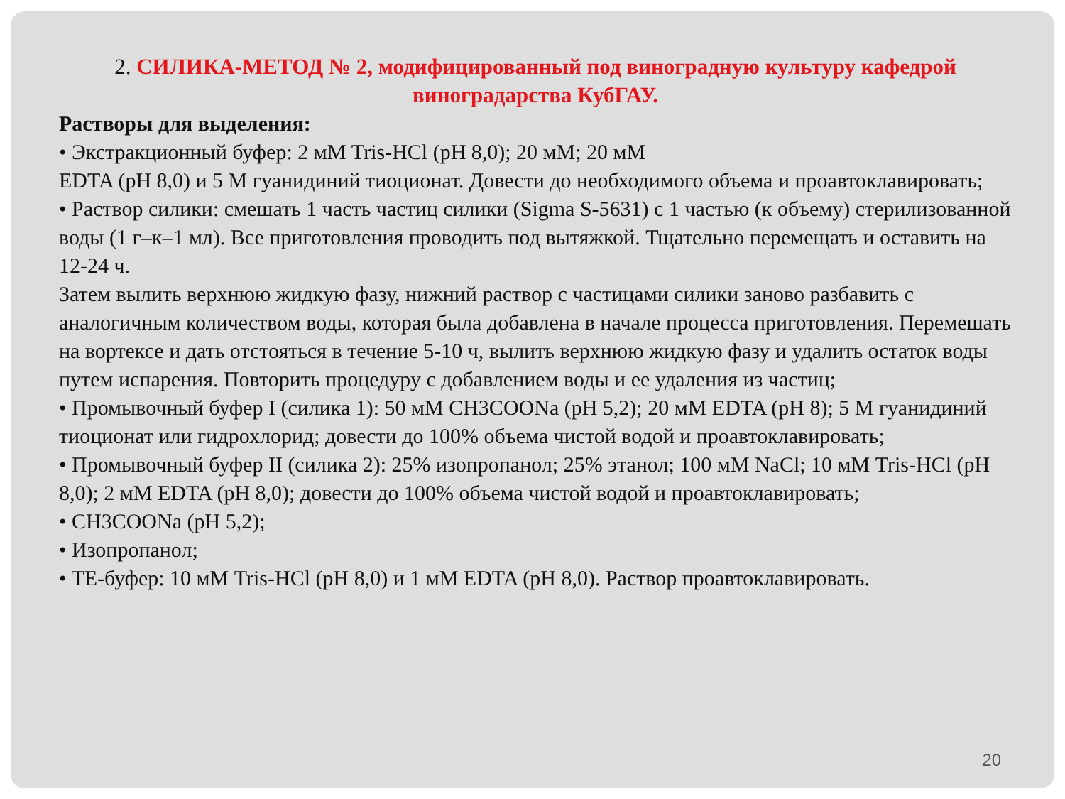2. СИЛИКА-МЕТОД № 2, модифицированный под виноградную культуру кафедрой виноградарства КубГАУ.
Растворы для выделения:
• Экстракционный буфер: 2 мМ Tris-HCl (pH 8,0); 20 мМ; 20 мМ
EDTA (pH 8,0) и 5 М гуанидиний тиоционат. Довести до необходимого объема и проавтоклавировать;
• Раствор силики: смешать 1 часть частиц силики (Sigma S-5631) с 1 частью (к объему) стерилизованной воды (1 г–к–1 мл). Все приготовления проводить под вытяжкой. Тщательно перемещать и оставить на 12-24 ч.
Затем вылить верхнюю жидкую фазу, нижний раствор с частицами силики заново разбавить с аналогичным количеством воды, которая была добавлена в начале процесса приготовления. Перемешать на вортексе и дать отстояться в течение 5-10 ч, вылить верхнюю жидкую фазу и удалить остаток воды путем испарения. Повторить процедуру с добавлением воды и ее удаления из частиц;
• Промывочный буфер I (силика 1): 50 мМ CH3COONa (pH 5,2); 20 мМ EDTA (pH 8); 5 M гуанидиний тиоционат или гидрохлорид; довести до 100% объема чистой водой и проавтоклавировать;
• Промывочный буфер II (силика 2): 25% изопропанол; 25% этанол; 100 мМ NaCl; 10 мМ Tris-HCl (pH 8,0); 2 мМ EDTA (pH 8,0); довести до 100% объема чистой водой и проавтоклавировать;
• CH3COONa (pH 5,2);
• Изопропанол;
• TE-буфер: 10 мМ Tris-HCl (pH 8,0) и 1 мМ EDTA (pH 8,0). Раствор проавтоклавировать.
20